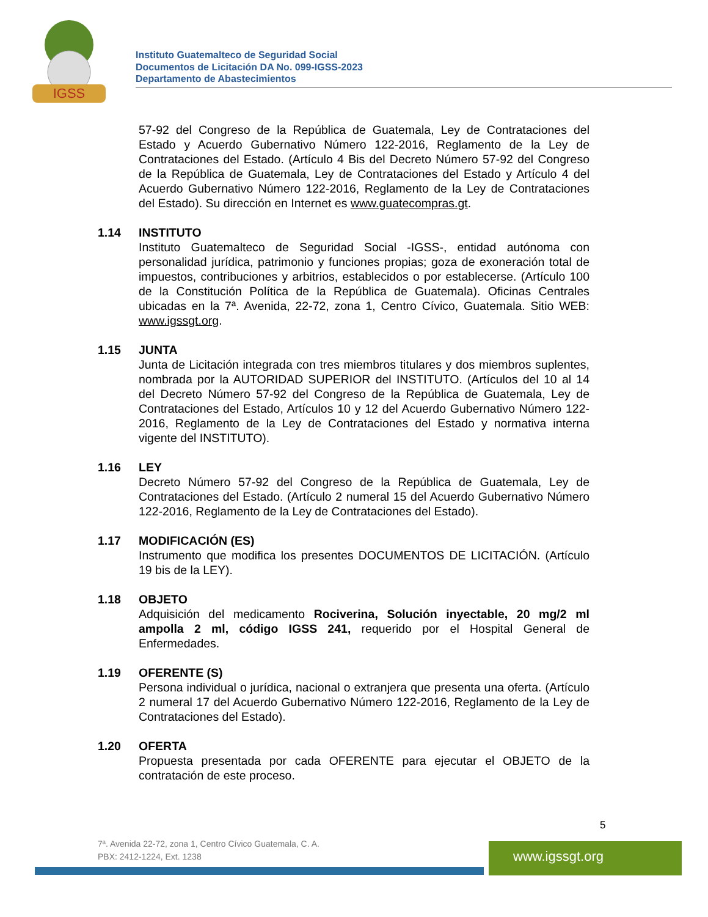IGSS
Instituto Guatemalteco de Seguridad Social
Documentos de Licitación DA No. 099-IGSS-2023
Departamento de Abastecimientos
57-92 del Congreso de la República de Guatemala, Ley de Contrataciones del Estado y Acuerdo Gubernativo Número 122-2016, Reglamento de la Ley de Contrataciones del Estado. (Artículo 4 Bis del Decreto Número 57-92 del Congreso de la República de Guatemala, Ley de Contrataciones del Estado y Artículo 4 del Acuerdo Gubernativo Número 122-2016, Reglamento de la Ley de Contrataciones del Estado). Su dirección en Internet es www.guatecompras.gt.
1.14 INSTITUTO
Instituto Guatemalteco de Seguridad Social -IGSS-, entidad autónoma con personalidad jurídica, patrimonio y funciones propias; goza de exoneración total de impuestos, contribuciones y arbitrios, establecidos o por establecerse. (Artículo 100 de la Constitución Política de la República de Guatemala). Oficinas Centrales ubicadas en la 7ª. Avenida, 22-72, zona 1, Centro Cívico, Guatemala. Sitio WEB: www.igssgt.org.
1.15 JUNTA
Junta de Licitación integrada con tres miembros titulares y dos miembros suplentes, nombrada por la AUTORIDAD SUPERIOR del INSTITUTO. (Artículos del 10 al 14 del Decreto Número 57-92 del Congreso de la República de Guatemala, Ley de Contrataciones del Estado, Artículos 10 y 12 del Acuerdo Gubernativo Número 122-2016, Reglamento de la Ley de Contrataciones del Estado y normativa interna vigente del INSTITUTO).
1.16 LEY
Decreto Número 57-92 del Congreso de la República de Guatemala, Ley de Contrataciones del Estado. (Artículo 2 numeral 15 del Acuerdo Gubernativo Número 122-2016, Reglamento de la Ley de Contrataciones del Estado).
1.17 MODIFICACIÓN (ES)
Instrumento que modifica los presentes DOCUMENTOS DE LICITACIÓN. (Artículo 19 bis de la LEY).
1.18 OBJETO
Adquisición del medicamento Rociverina, Solución inyectable, 20 mg/2 ml ampolla 2 ml, código IGSS 241, requerido por el Hospital General de Enfermedades.
1.19 OFERENTE (S)
Persona individual o jurídica, nacional o extranjera que presenta una oferta. (Artículo 2 numeral 17 del Acuerdo Gubernativo Número 122-2016, Reglamento de la Ley de Contrataciones del Estado).
1.20 OFERTA
Propuesta presentada por cada OFERENTE para ejecutar el OBJETO de la contratación de este proceso.
5
7ª. Avenida 22-72, zona 1, Centro Cívico Guatemala, C. A.
PBX: 2412-1224, Ext. 1238
www.igssgt.org